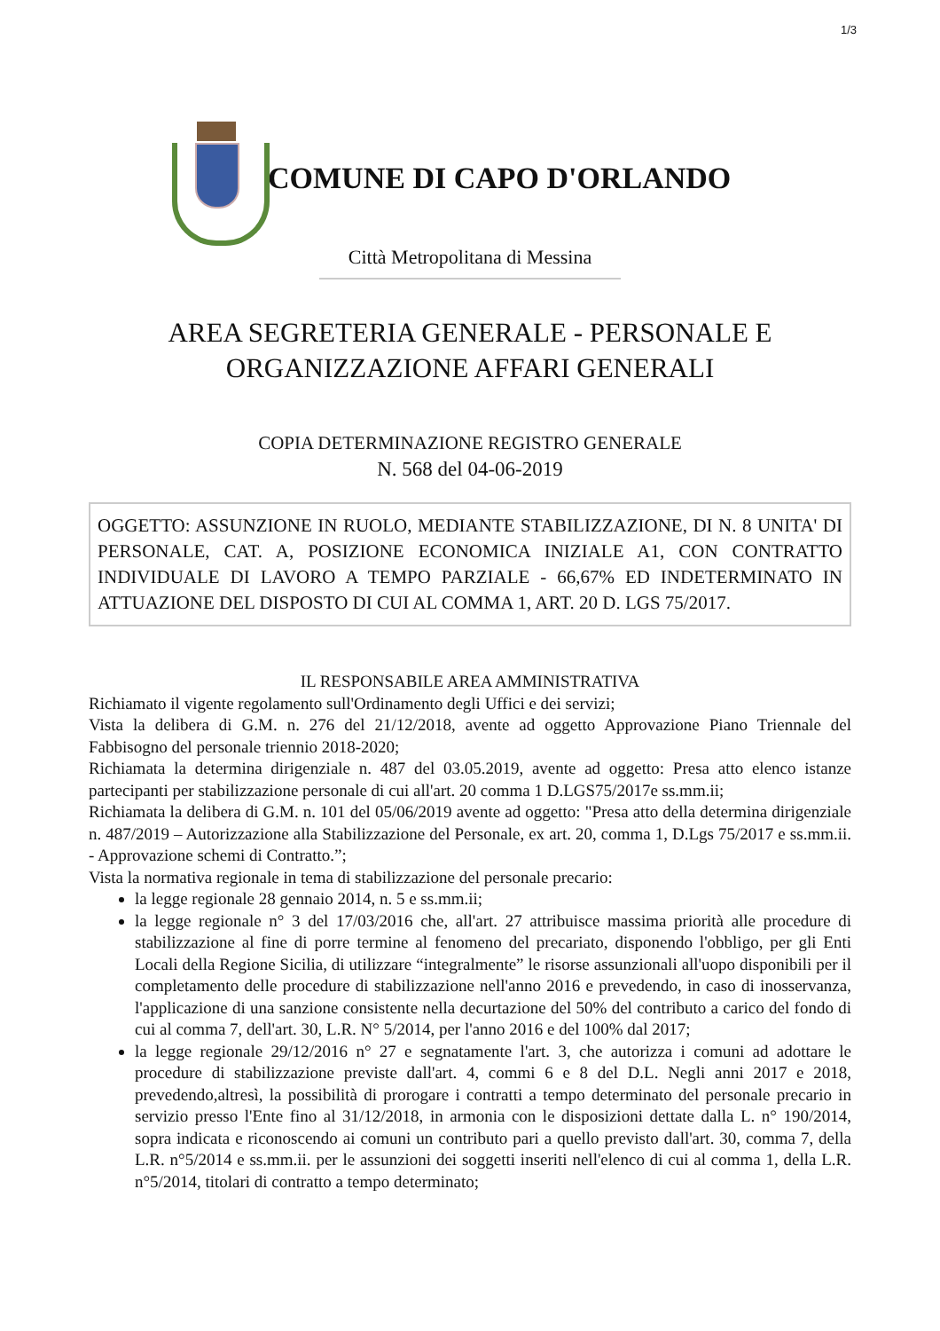1/3
COMUNE DI CAPO D'ORLANDO
Città Metropolitana di Messina
AREA SEGRETERIA GENERALE - PERSONALE E
ORGANIZZAZIONE AFFARI GENERALI
COPIA DETERMINAZIONE REGISTRO GENERALE
N. 568 del 04-06-2019
OGGETTO: ASSUNZIONE IN RUOLO, MEDIANTE STABILIZZAZIONE, DI N. 8 UNITA' DI PERSONALE, CAT. A, POSIZIONE ECONOMICA INIZIALE A1, CON CONTRATTO INDIVIDUALE DI LAVORO A TEMPO PARZIALE - 66,67% ED INDETERMINATO IN ATTUAZIONE DEL DISPOSTO DI CUI AL COMMA 1, ART. 20 D. LGS 75/2017.
IL RESPONSABILE AREA AMMINISTRATIVA
Richiamato il vigente regolamento sull'Ordinamento degli Uffici e dei servizi;
Vista la delibera di G.M. n. 276 del 21/12/2018, avente ad oggetto Approvazione Piano Triennale del Fabbisogno del personale triennio 2018-2020;
Richiamata la determina dirigenziale n. 487 del 03.05.2019, avente ad oggetto: Presa atto elenco istanze partecipanti per stabilizzazione personale di cui all'art. 20 comma 1 D.LGS75/2017e ss.mm.ii;
Richiamata la delibera di G.M. n. 101 del 05/06/2019 avente ad oggetto: "Presa atto della determina dirigenziale n. 487/2019 – Autorizzazione alla Stabilizzazione del Personale, ex art. 20, comma 1, D.Lgs 75/2017 e ss.mm.ii. - Approvazione schemi di Contratto.”;
Vista la normativa regionale in tema di stabilizzazione del personale precario:
la legge regionale 28 gennaio 2014, n. 5 e ss.mm.ii;
la legge regionale n° 3 del 17/03/2016 che, all'art. 27 attribuisce massima priorità alle procedure di stabilizzazione al fine di porre termine al fenomeno del precariato, disponendo l'obbligo, per gli Enti Locali della Regione Sicilia, di utilizzare “integralmente” le risorse assunzionali all'uopo disponibili per il completamento delle procedure di stabilizzazione nell'anno 2016 e prevedendo, in caso di inosservanza, l'applicazione di una sanzione consistente nella decurtazione del 50% del contributo a carico del fondo di cui al comma 7, dell'art. 30, L.R. N° 5/2014, per l'anno 2016 e del 100% dal 2017;
la legge regionale 29/12/2016 n° 27 e segnatamente l'art. 3, che autorizza i comuni ad adottare le procedure di stabilizzazione previste dall'art. 4, commi 6 e 8 del D.L. Negli anni 2017 e 2018, prevedendo,altresì, la possibilità di prorogare i contratti a tempo determinato del personale precario in servizio presso l'Ente fino al 31/12/2018, in armonia con le disposizioni dettate dalla L. n° 190/2014, sopra indicata e riconoscendo ai comuni un contributo pari a quello previsto dall'art. 30, comma 7, della L.R. n°5/2014 e ss.mm.ii. per le assunzioni dei soggetti inseriti nell'elenco di cui al comma 1, della L.R. n°5/2014, titolari di contratto a tempo determinato;